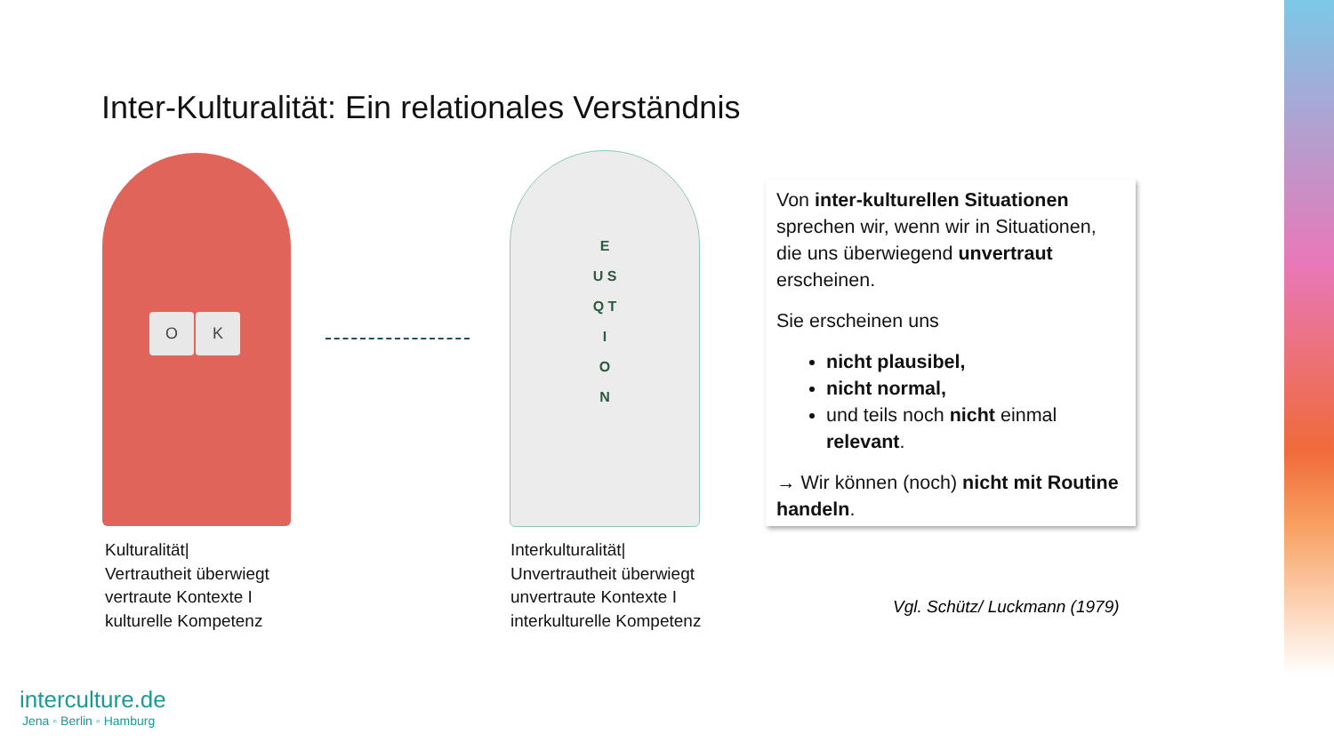Inter-Kulturalität: Ein relationales Verständnis
O K
E
U S
Q T
I
O
N
Kulturalität|
Vertrautheit überwiegt
vertraute Kontexte I
kulturelle Kompetenz
Interkulturalität|
Unvertrautheit überwiegt
unvertraute Kontexte I
interkulturelle Kompetenz
Von inter-kulturellen Situationen sprechen wir, wenn wir in Situationen, die uns überwiegend unvertraut erscheinen.
Sie erscheinen uns
nicht plausibel,
nicht normal,
und teils noch nicht einmal relevant.
→ Wir können (noch) nicht mit Routine handeln.
Vgl. Schütz/ Luckmann (1979)
interculture.de
Jena ◦ Berlin ◦ Hamburg